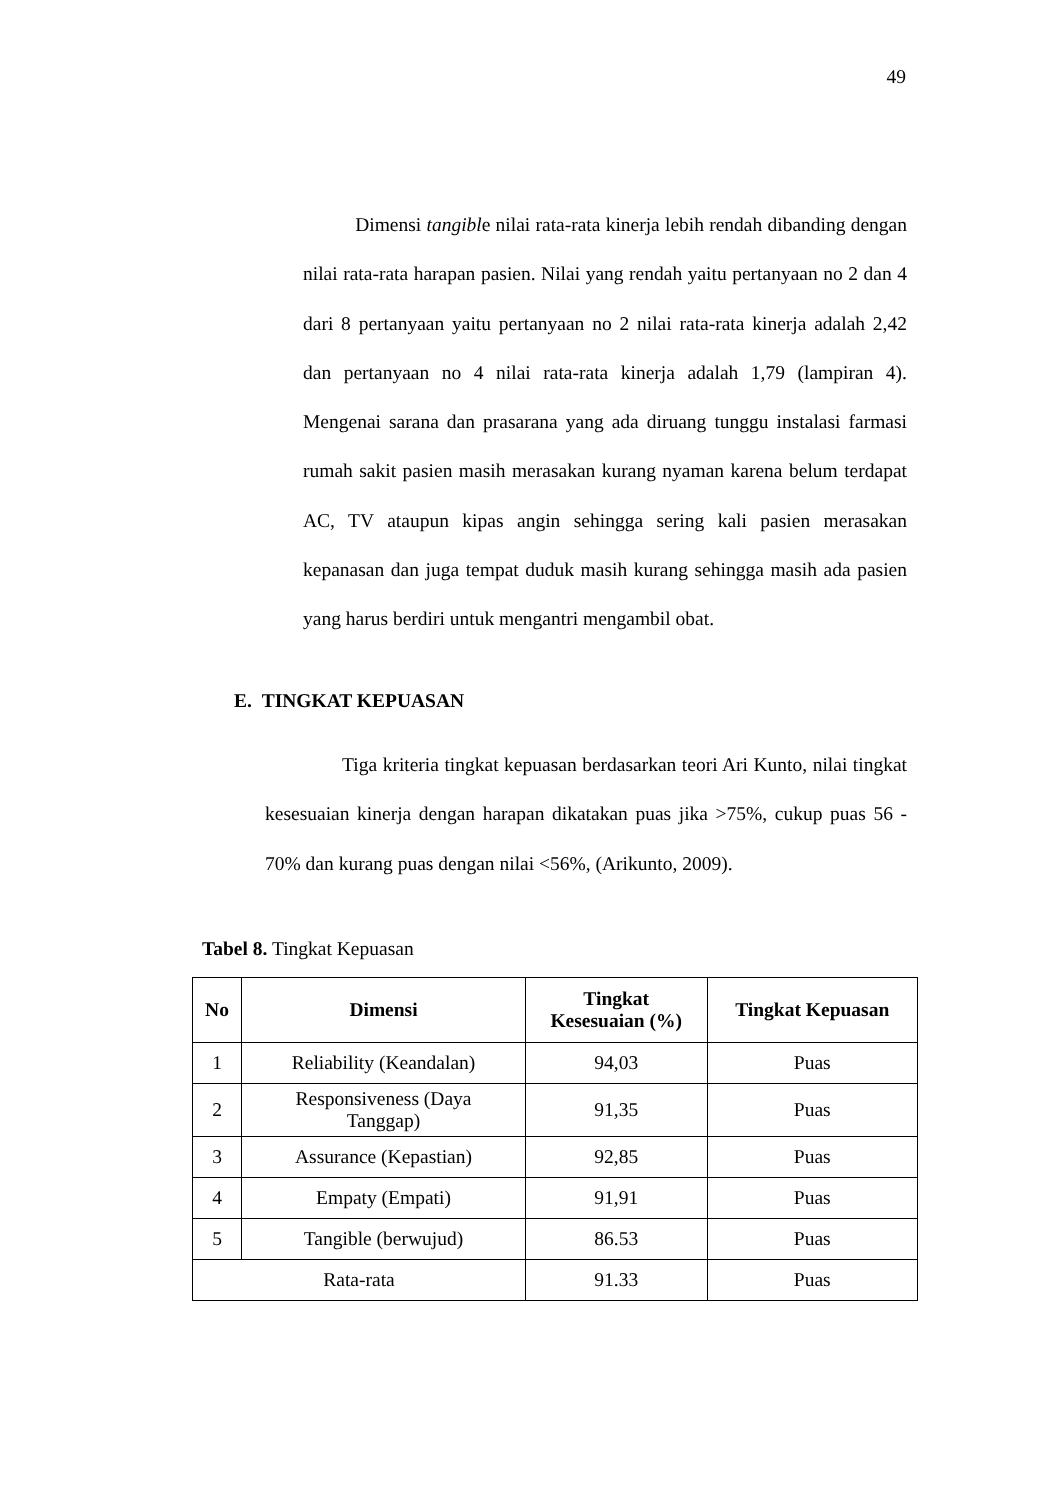49
Dimensi tangible nilai rata-rata kinerja lebih rendah dibanding dengan nilai rata-rata harapan pasien. Nilai yang rendah yaitu pertanyaan no 2 dan 4 dari 8 pertanyaan yaitu pertanyaan no 2 nilai rata-rata kinerja adalah 2,42 dan pertanyaan no 4 nilai rata-rata kinerja adalah 1,79 (lampiran 4). Mengenai sarana dan prasarana yang ada diruang tunggu instalasi farmasi rumah sakit pasien masih merasakan kurang nyaman karena belum terdapat AC, TV ataupun kipas angin sehingga sering kali pasien merasakan kepanasan dan juga tempat duduk masih kurang sehingga masih ada pasien yang harus berdiri untuk mengantri mengambil obat.
E. TINGKAT KEPUASAN
Tiga kriteria tingkat kepuasan berdasarkan teori Ari Kunto, nilai tingkat kesesuaian kinerja dengan harapan dikatakan puas jika >75%, cukup puas 56 - 70% dan kurang puas dengan nilai <56%, (Arikunto, 2009).
Tabel 8. Tingkat Kepuasan
| No | Dimensi | Tingkat Kesesuaian (%) | Tingkat Kepuasan |
| --- | --- | --- | --- |
| 1 | Reliability (Keandalan) | 94,03 | Puas |
| 2 | Responsiveness (Daya Tanggap) | 91,35 | Puas |
| 3 | Assurance (Kepastian) | 92,85 | Puas |
| 4 | Empaty (Empati) | 91,91 | Puas |
| 5 | Tangible (berwujud) | 86.53 | Puas |
| Rata-rata | | 91.33 | Puas |